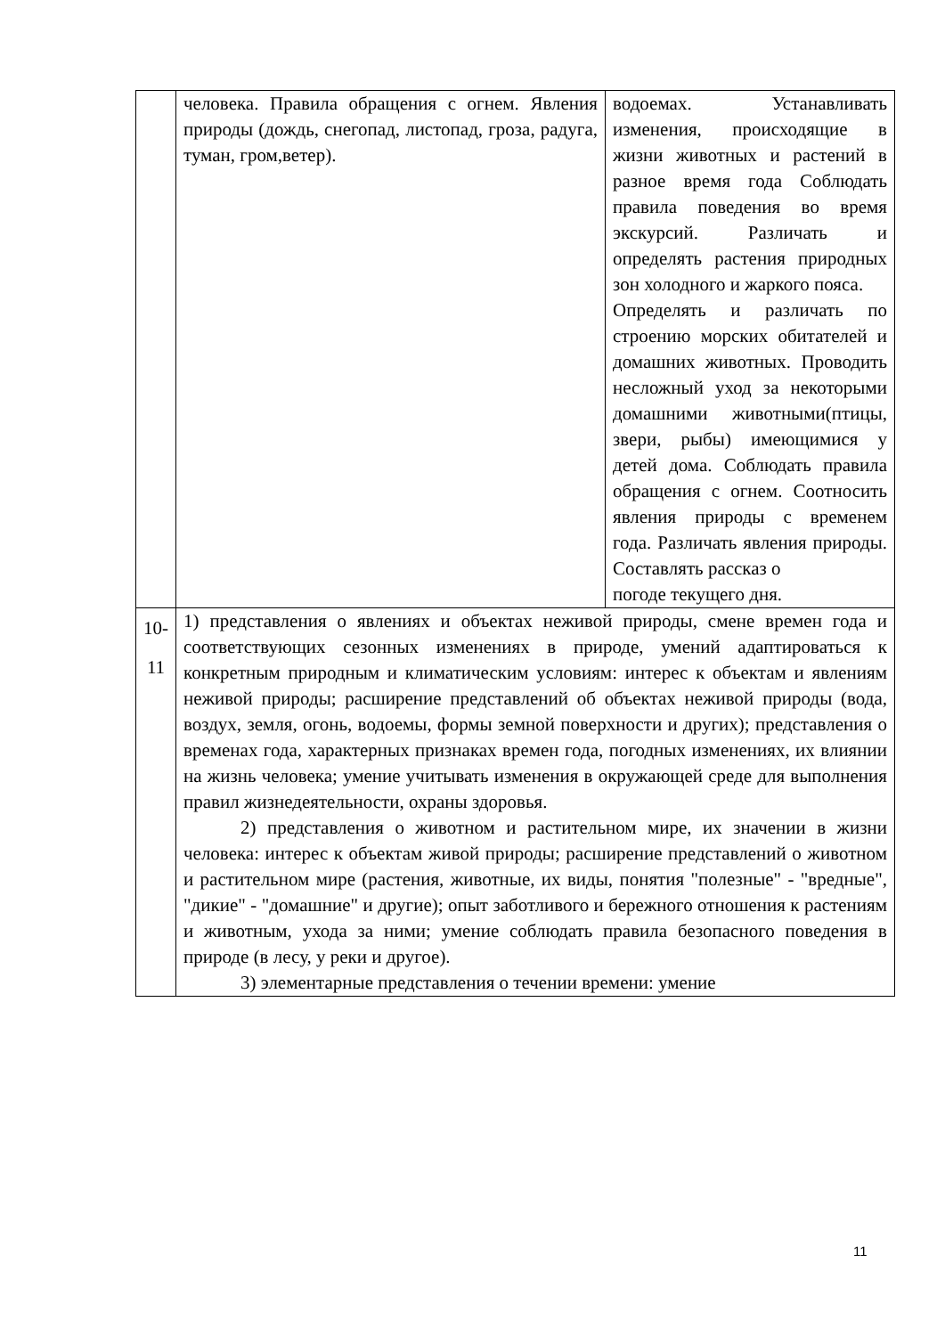| | человека. Правила обращения с огнем. Явления природы (дождь, снегопад, листопад, гроза, радуга, туман, гром,ветер). | водоемах. Устанавливать изменения, происходящие в жизни животных и растений в разное время года Соблюдать правила поведения во время экскурсий. Различать и определять растения природных зон холодного и жаркого пояса. Определять и различать по строению морских обитателей и домашних животных. Проводить несложный уход за некоторыми домашними животными(птицы, звери, рыбы) имеющимися у детей дома. Соблюдать правила обращения с огнем. Соотносить явления природы с временем года. Различать явления природы. Составлять рассказ о погоде текущего дня. |
| 10- 11 | 1) представления о явлениях и объектах неживой природы, смене времен года и соответствующих сезонных изменениях в природе, умений адаптироваться к конкретным природным и климатическим условиям: интерес к объектам и явлениям неживой природы; расширение представлений об объектах неживой природы (вода, воздух, земля, огонь, водоемы, формы земной поверхности и других); представления о временах года, характерных признаках времен года, погодных изменениях, их влиянии на жизнь человека; умение учитывать изменения в окружающей среде для выполнения правил жизнедеятельности, охраны здоровья. 2) представления о животном и растительном мире, их значении в жизни человека: интерес к объектам живой природы; расширение представлений о животном и растительном мире (растения, животные, их виды, понятия "полезные" - "вредные", "дикие" - "домашние" и другие); опыт заботливого и бережного отношения к растениям и животным, ухода за ними; умение соблюдать правила безопасного поведения в природе (в лесу, у реки и другое). 3) элементарные представления о течении времени: умение | |
11